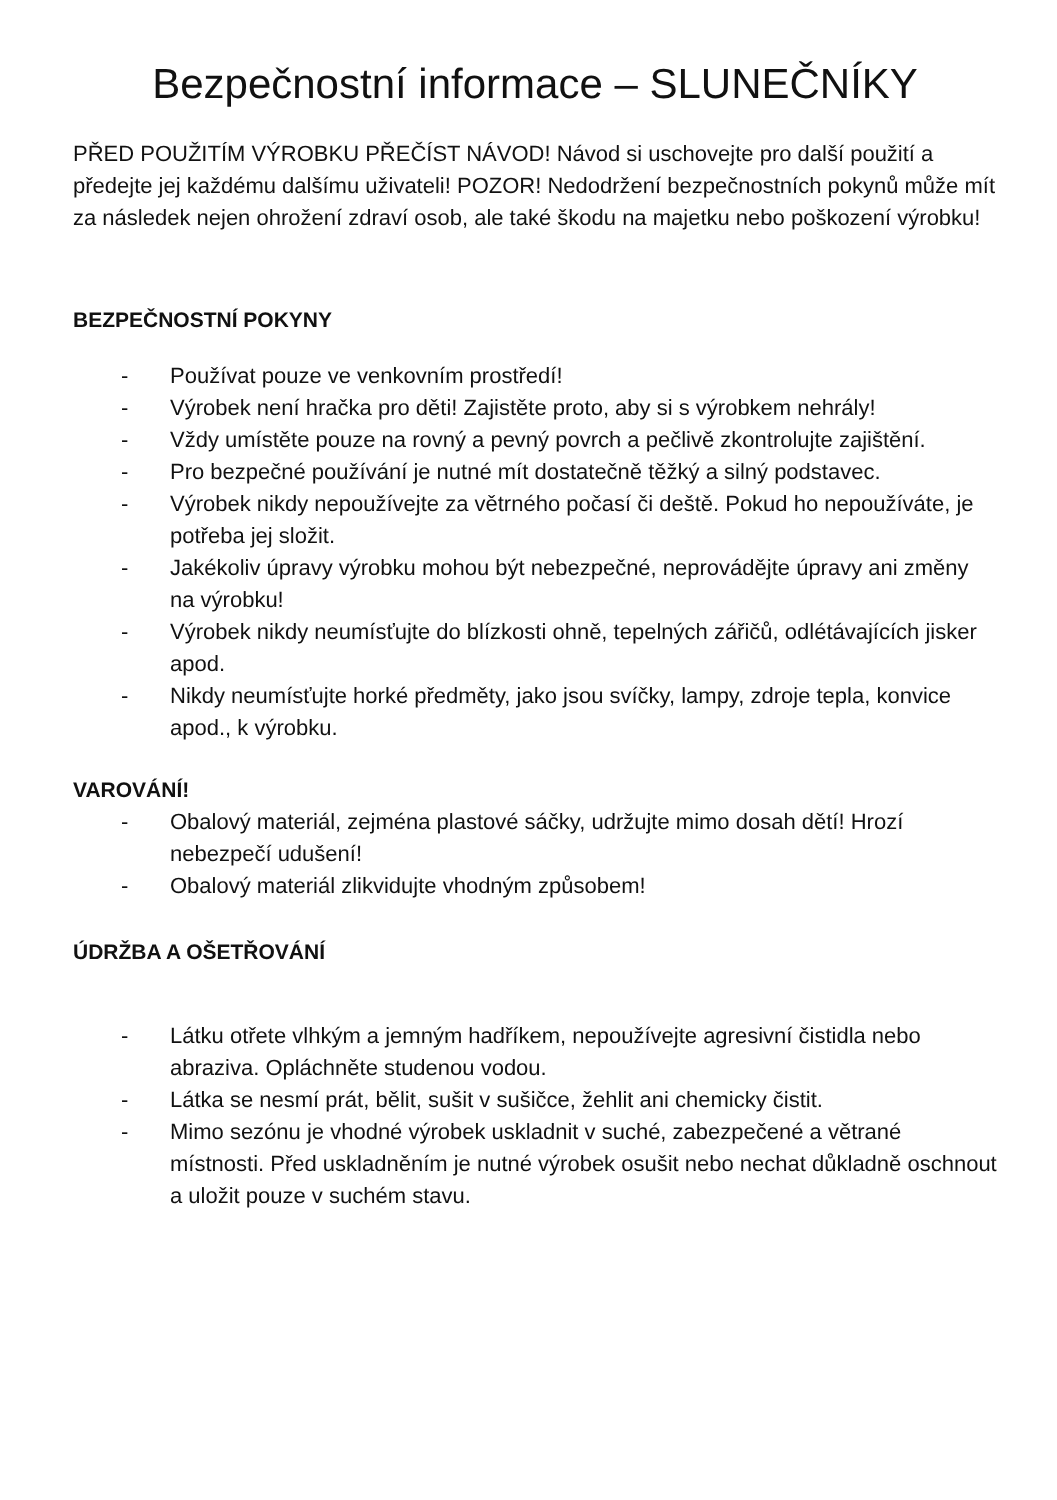Bezpečnostní informace – SLUNEČNÍKY
PŘED POUŽITÍM VÝROBKU PŘEČÍST NÁVOD! Návod si uschovejte pro další použití a předejte jej každému dalšímu uživateli! POZOR! Nedodržení bezpečnostních pokynů může mít za následek nejen ohrožení zdraví osob, ale také škodu na majetku nebo poškození výrobku!
BEZPEČNOSTNÍ POKYNY
- Používat pouze ve venkovním prostředí!
- Výrobek není hračka pro děti! Zajistěte proto, aby si s výrobkem nehrály!
- Vždy umístěte pouze na rovný a pevný povrch a pečlivě zkontrolujte zajištění.
- Pro bezpečné používání je nutné mít dostatečně těžký a silný podstavec.
- Výrobek nikdy nepoužívejte za větrného počasí či deště. Pokud ho nepoužíváte, je potřeba jej složit.
- Jakékoliv úpravy výrobku mohou být nebezpečné, neprovádějte úpravy ani změny na výrobku!
- Výrobek nikdy neumísťujte do blízkosti ohně, tepelných zářičů, odlétávajících jisker apod.
- Nikdy neumísťujte horké předměty, jako jsou svíčky, lampy, zdroje tepla, konvice apod., k výrobku.
VAROVÁNÍ!
- Obalový materiál, zejména plastové sáčky, udržujte mimo dosah dětí! Hrozí nebezpečí udušení!
- Obalový materiál zlikvidujte vhodným způsobem!
ÚDRŽBA A OŠETŘOVÁNÍ
- Látku otřete vlhkým a jemným hadříkem, nepoužívejte agresivní čistidla nebo abraziva. Opláchněte studenou vodou.
- Látka se nesmí prát, bělit, sušit v sušičce, žehlit ani chemicky čistit.
- Mimo sezónu je vhodné výrobek uskladnit v suché, zabezpečené a větrané místnosti. Před uskladněním je nutné výrobek osušit nebo nechat důkladně oschnout a uložit pouze v suchém stavu.